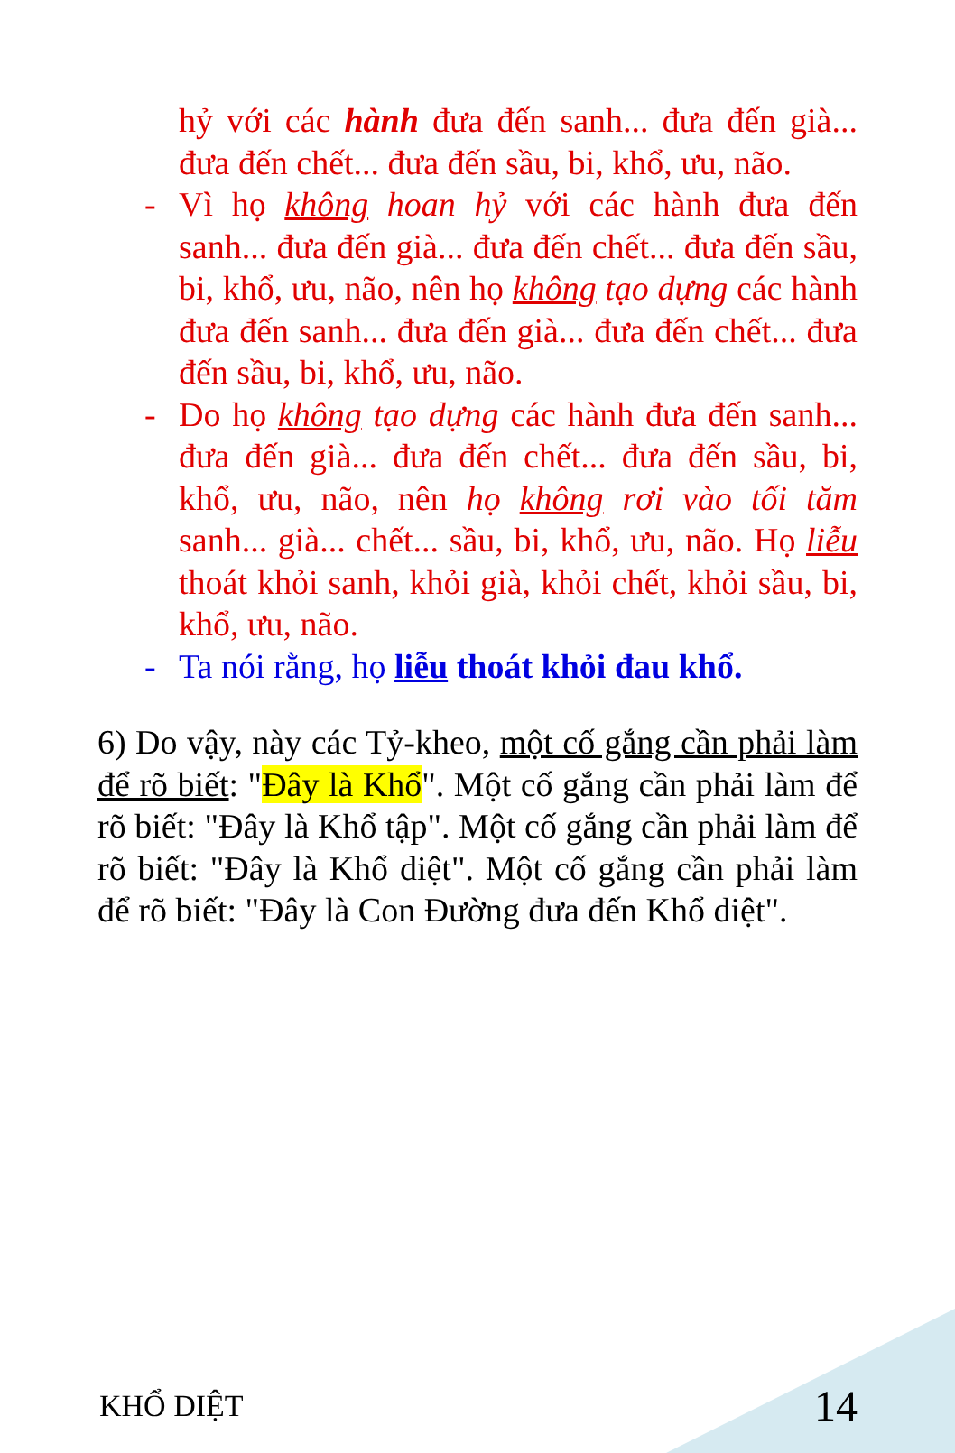hỷ với các hành đưa đến sanh... đưa đến già... đưa đến chết... đưa đến sầu, bi, khổ, ưu, não.
- Vì họ không hoan hỷ với các hành đưa đến sanh... đưa đến già... đưa đến chết... đưa đến sầu, bi, khổ, ưu, não, nên họ không tạo dựng các hành đưa đến sanh... đưa đến già... đưa đến chết... đưa đến sầu, bi, khổ, ưu, não.
- Do họ không tạo dựng các hành đưa đến sanh... đưa đến già... đưa đến chết... đưa đến sầu, bi, khổ, ưu, não, nên họ không rơi vào tối tăm sanh... già... chết... sầu, bi, khổ, ưu, não. Họ liễu thoát khỏi sanh, khỏi già, khỏi chết, khỏi sầu, bi, khổ, ưu, não.
- Ta nói rằng, họ liễu thoát khỏi đau khổ.
6) Do vậy, này các Tỷ-kheo, một cố gắng cần phải làm để rõ biết: "Đây là Khổ". Một cố gắng cần phải làm để rõ biết: "Đây là Khổ tập". Một cố gắng cần phải làm để rõ biết: "Đây là Khổ diệt". Một cố gắng cần phải làm để rõ biết: "Đây là Con Đường đưa đến Khổ diệt".
KHỔ DIỆT 14